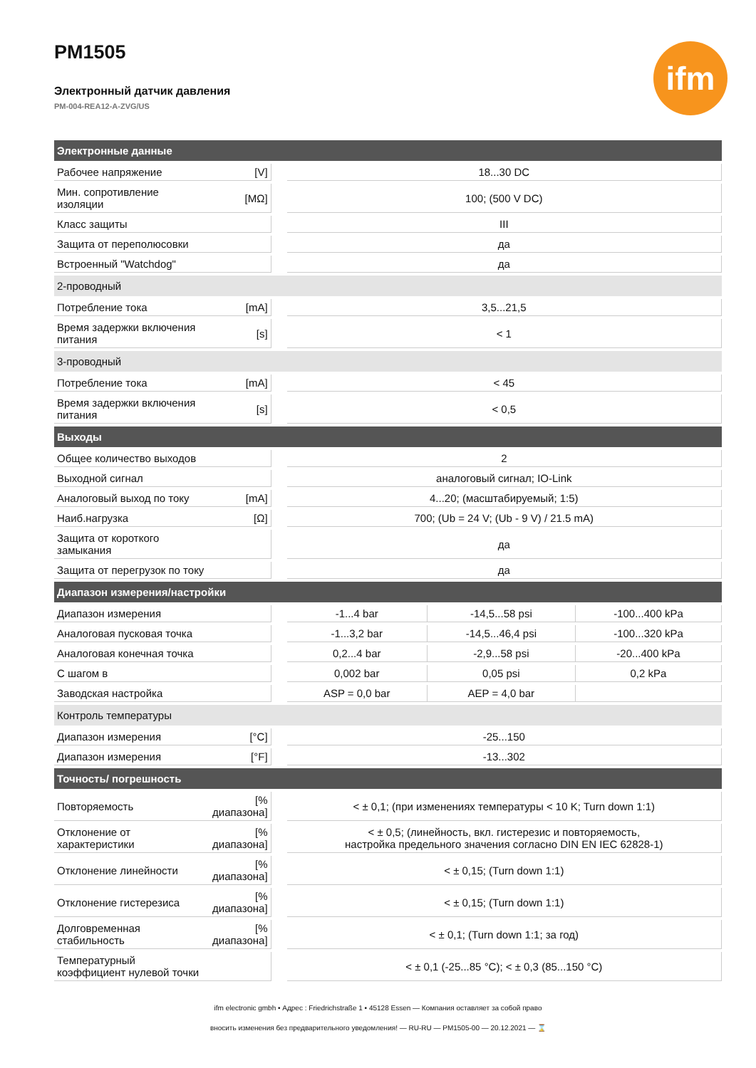PM1505
Электронный датчик давления
PM-004-REA12-A-ZVG/US
ifm
| Электронные данные | | | | | |
| Рабочее напряжение | [V] | | 18...30 DC | | |
| Мин. сопротивление изоляции | [MΩ] | | 100; (500 V DC) | | |
| Класс защиты | | | III | | |
| Защита от переполюсовки | | | да | | |
| Встроенный "Watchdog" | | | да | | |
| 2-проводный | | | | | |
| Потребление тока | [mA] | | 3,5...21,5 | | |
| Время задержки включения питания | [s] | | < 1 | | |
| 3-проводный | | | | | |
| Потребление тока | [mA] | | < 45 | | |
| Время задержки включения питания | [s] | | < 0,5 | | |
| Выходы | | | | | |
| Общее количество выходов | | | 2 | | |
| Выходной сигнал | | | аналоговый сигнал; IO-Link | | |
| Аналоговый выход по току | [mA] | | 4...20; (масштабируемый; 1:5) | | |
| Наиб.нагрузка | [Ω] | | 700; (Ub = 24 V; (Ub - 9 V) / 21.5 mA) | | |
| Защита от короткого замыкания | | | да | | |
| Защита от перегрузок по току | | | да | | |
| Диапазон измерения/настройки | | | | | |
| Диапазон измерения | | | -1...4 bar | -14,5...58 psi | -100...400 kPa |
| Аналоговая пусковая точка | | | -1...3,2 bar | -14,5...46,4 psi | -100...320 kPa |
| Аналоговая конечная точка | | | 0,2...4 bar | -2,9...58 psi | -20...400 kPa |
| С шагом в | | | 0,002 bar | 0,05 psi | 0,2 kPa |
| Заводская настройка | | | ASP = 0,0 bar | AEP = 4,0 bar | |
| Контроль температуры | | | | | |
| Диапазон измерения | [°C] | | -25...150 | | |
| Диапазон измерения | [°F] | | -13...302 | | |
| Точность/ погрешность | | | | | |
| Повторяемость | [% диапазона] | | < ± 0,1; (при изменениях температуры < 10 K; Turn down 1:1) | | |
| Отклонение от характеристики | [% диапазона] | | < ± 0,5; (линейность, вкл. гистерезис и повторяемость, настройка предельного значения согласно DIN EN IEC 62828-1) | | |
| Отклонение линейности | [% диапазона] | | < ± 0,15; (Turn down 1:1) | | |
| Отклонение гистерезиса | [% диапазона] | | < ± 0,15; (Turn down 1:1) | | |
| Долговременная стабильность | [% диапазона] | | < ± 0,1; (Turn down 1:1; за год) | | |
| Температурный коэффициент нулевой точки | | | < ± 0,1 (-25...85 °C); < ± 0,3 (85...150 °C) | | |
ifm electronic gmbh • Адрес : Friedrichstraße 1 • 45128 Essen — Компания оставляет за собой право
вносить изменения без предварительного уведомления! — RU-RU — PM1505-00 — 20.12.2021 — ⌛